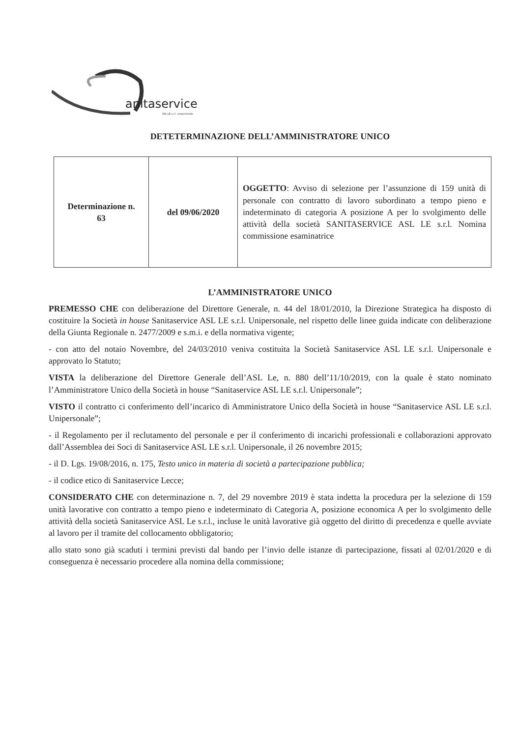anitaservice
ASL LE s.r.l. unipersonale
DETETERMINAZIONE DELL’AMMINISTRATORE UNICO
| Determinazione n. 63 | del 09/06/2020 | OGGETTO : Avviso di selezione per l’assunzione di 159 unità di personale con contratto di lavoro subordinato a tempo pieno e indeterminato di categoria A posizione A per lo svolgimento delle attività della società SANITASERVICE ASL LE s.r.l. Nomina commissione esaminatrice |
L’AMMINISTRATORE UNICO
PREMESSO CHE con deliberazione del Direttore Generale, n. 44 del 18/01/2010, la Direzione Strategica ha disposto di costituire la Società in house Sanitaservice ASL LE s.r.l. Unipersonale, nel rispetto delle linee guida indicate con deliberazione della Giunta Regionale n. 2477/2009 e s.m.i. e della normativa vigente;
- con atto del notaio Novembre, del 24/03/2010 veniva costituita la Società Sanitaservice ASL LE s.r.l. Unipersonale e approvato lo Statuto;
VISTA la deliberazione del Direttore Generale dell’ASL Le, n. 880 dell’11/10/2019, con la quale è stato nominato l’Amministratore Unico della Società in house “Sanitaservice ASL LE s.r.l. Unipersonale”;
VISTO il contratto ci conferimento dell’incarico di Amministratore Unico della Società in house “Sanitaservice ASL LE s.r.l. Unipersonale”;
- il Regolamento per il reclutamento del personale e per il conferimento di incarichi professionali e collaborazioni approvato dall’Assemblea dei Soci di Sanitaservice ASL LE s.r.l. Unipersonale, il 26 novembre 2015;
- il D. Lgs. 19/08/2016, n. 175, Testo unico in materia di società a partecipazione pubblica;
- il codice etico di Sanitaservice Lecce;
CONSIDERATO CHE con determinazione n. 7, del 29 novembre 2019 è stata indetta la procedura per la selezione di 159 unità lavorative con contratto a tempo pieno e indeterminato di Categoria A, posizione economica A per lo svolgimento delle attività della società Sanitaservice ASL Le s.r.l., incluse le unità lavorative già oggetto del diritto di precedenza e quelle avviate al lavoro per il tramite del collocamento obbligatorio;
allo stato sono già scaduti i termini previsti dal bando per l’invio delle istanze di partecipazione, fissati al 02/01/2020 e di conseguenza è necessario procedere alla nomina della commissione;